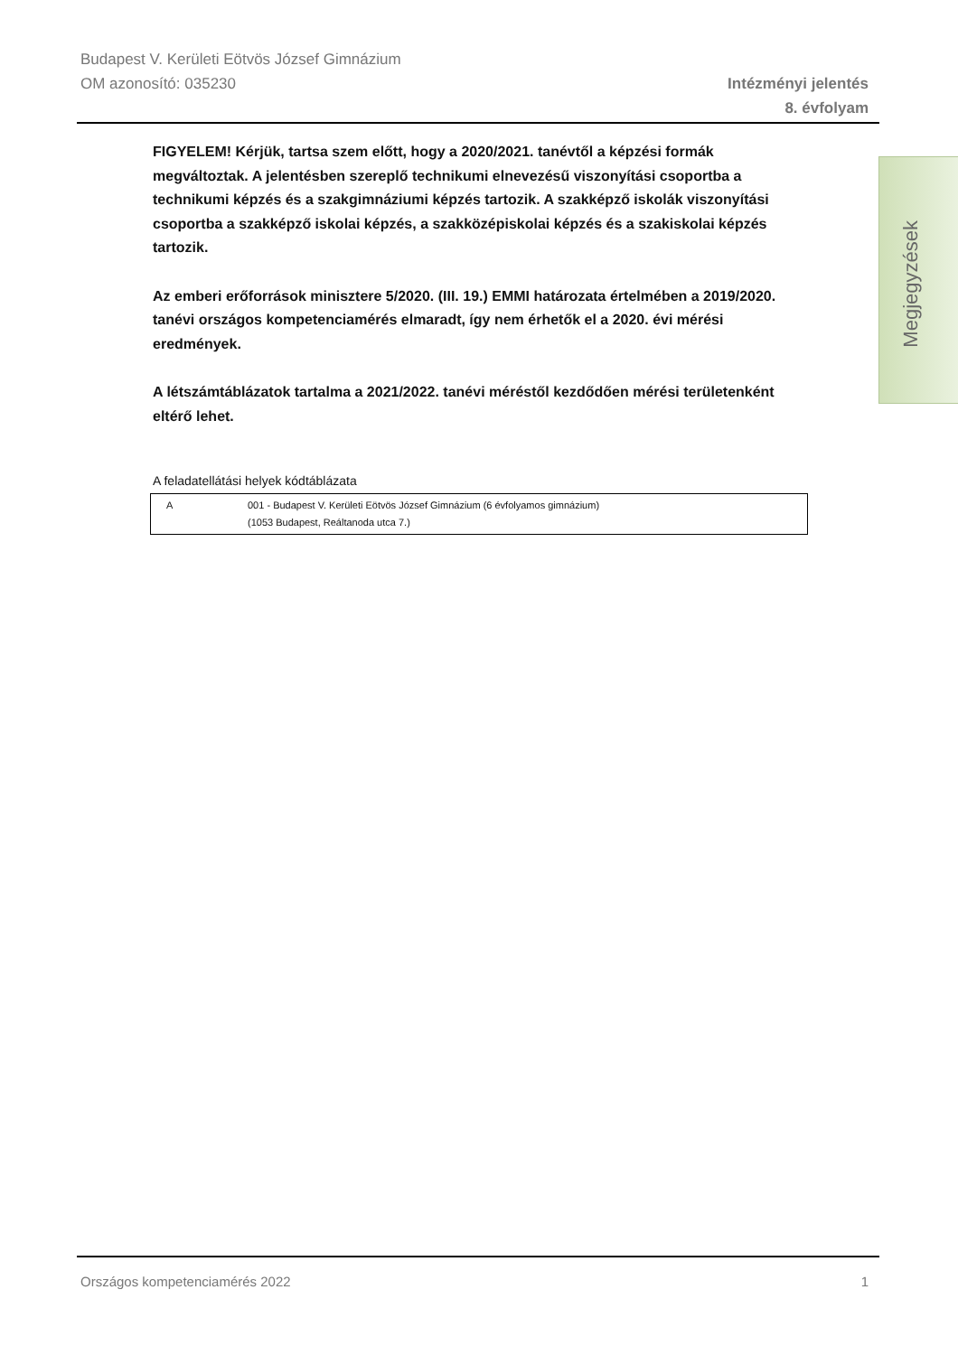Budapest V. Kerületi Eötvös József Gimnázium
OM azonosító: 035230 Intézményi jelentés
8. évfolyam
FIGYELEM! Kérjük, tartsa szem előtt, hogy a 2020/2021. tanévtől a képzési formák megváltoztak. A jelentésben szereplő technikumi elnevezésű viszonyítási csoportba a technikumi képzés és a szakgimnáziumi képzés tartozik. A szakképző iskolák viszonyítási csoportba a szakképző iskolai képzés, a szakközépiskolai képzés és a szakiskolai képzés tartozik.
Az emberi erőforrások minisztere 5/2020. (III. 19.) EMMI határozata értelmében a 2019/2020. tanévi országos kompetenciamérés elmaradt, így nem érhetők el a 2020. évi mérési eredmények.
A létszámtáblázatok tartalma a 2021/2022. tanévi méréstől kezdődően mérési területenként eltérő lehet.
A feladatellátási helyek kódtáblázata
| A | 001 - Budapest V. Kerületi Eötvös József Gimnázium (6 évfolyamos gimnázium) (1053 Budapest, Reáltanoda utca 7.) |
Megjegyzések
Országos kompetenciamérés 2022 1